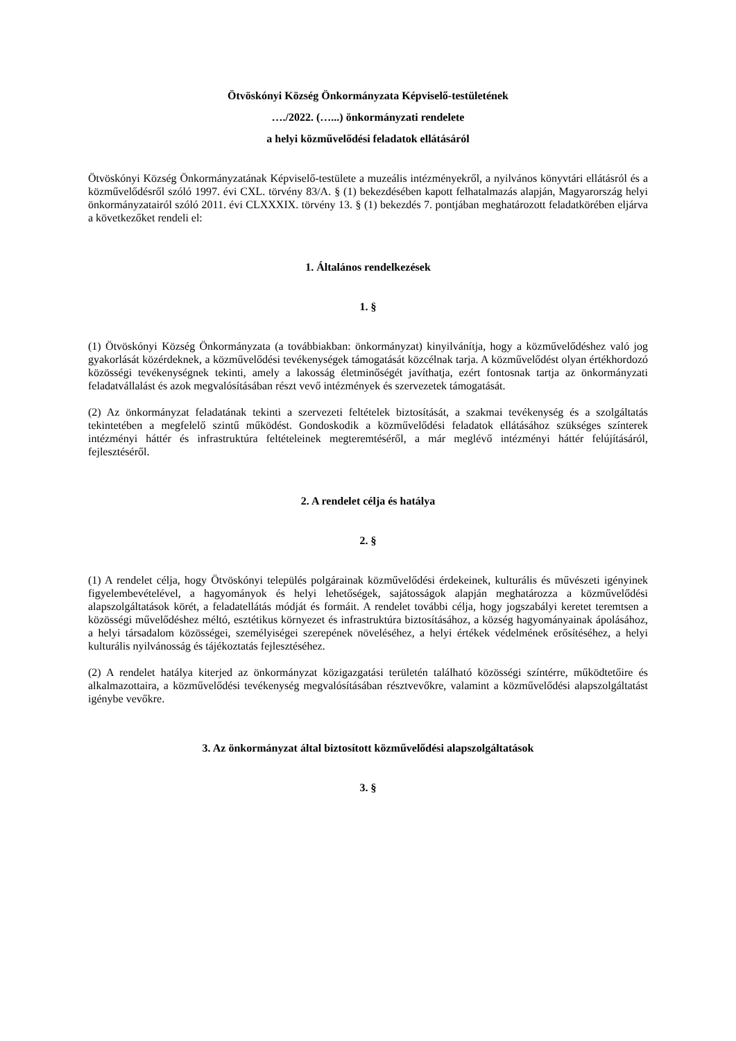Ötvöskónyi Község Önkormányzata Képviselő-testületének
…./2022. (…...) önkormányzati rendelete
a helyi közművelődési feladatok ellátásáról
Ötvöskónyi Község Önkormányzatának Képviselő-testülete a muzeális intézményekről, a nyilvános könyvtári ellátásról és a közművelődésről szóló 1997. évi CXL. törvény 83/A. § (1) bekezdésében kapott felhatalmazás alapján, Magyarország helyi önkormányzatairól szóló 2011. évi CLXXXIX. törvény 13. § (1) bekezdés 7. pontjában meghatározott feladatkörében eljárva a következőket rendeli el:
1. Általános rendelkezések
1. §
(1) Ötvöskónyi Község Önkormányzata (a továbbiakban: önkormányzat) kinyilvánítja, hogy a közművelődéshez való jog gyakorlását közérdeknek, a közművelődési tevékenységek támogatását közcélnak tarja. A közművelődést olyan értékhordozó közösségi tevékenységnek tekinti, amely a lakosság életminőségét javíthatja, ezért fontosnak tartja az önkormányzati feladatvállalást és azok megvalósításában részt vevő intézmények és szervezetek támogatását.
(2) Az önkormányzat feladatának tekinti a szervezeti feltételek biztosítását, a szakmai tevékenység és a szolgáltatás tekintetében a megfelelő szintű működést. Gondoskodik a közművelődési feladatok ellátásához szükséges színterek intézményi háttér és infrastruktúra feltételeinek megteremtéséről, a már meglévő intézményi háttér felújításáról, fejlesztéséről.
2. A rendelet célja és hatálya
2. §
(1) A rendelet célja, hogy Ötvöskónyi település polgárainak közművelődési érdekeinek, kulturális és művészeti igényinek figyelembevételével, a hagyományok és helyi lehetőségek, sajátosságok alapján meghatározza a közművelődési alapszolgáltatások körét, a feladatellátás módját és formáit. A rendelet további célja, hogy jogszabályi keretet teremtsen a közösségi művelődéshez méltó, esztétikus környezet és infrastruktúra biztosításához, a község hagyományainak ápolásához, a helyi társadalom közösségei, személyiségei szerepének növeléséhez, a helyi értékek védelmének erősítéséhez, a helyi kulturális nyilvánosság és tájékoztatás fejlesztéséhez.
(2) A rendelet hatálya kiterjed az önkormányzat közigazgatási területén található közösségi színtérre, működtetőire és alkalmazottaira, a közművelődési tevékenység megvalósításában résztvevőkre, valamint a közművelődési alapszolgáltatást igénybe vevőkre.
3. Az önkormányzat által biztosított közművelődési alapszolgáltatások
3. §